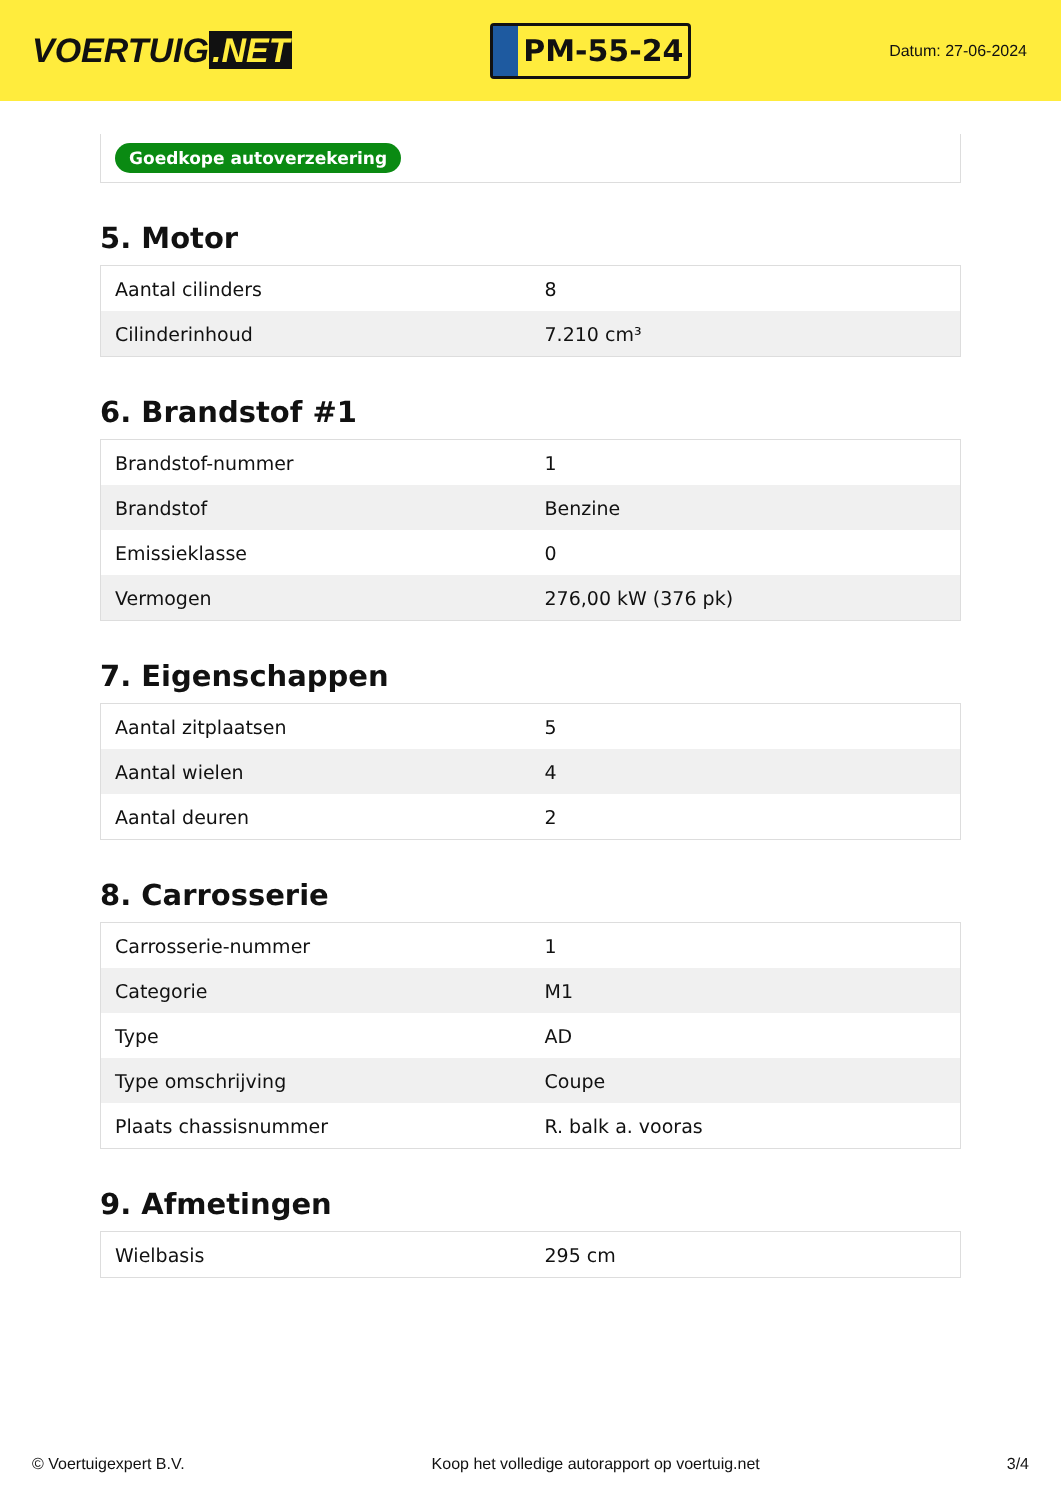VOERTUIG.NET
PM-55-24
Datum: 27-06-2024
Goedkope autoverzekering
5. Motor
| Aantal cilinders | 8 |
| Cilinderinhoud | 7.210 cm³ |
6. Brandstof #1
| Brandstof-nummer | 1 |
| Brandstof | Benzine |
| Emissieklasse | 0 |
| Vermogen | 276,00 kW (376 pk) |
7. Eigenschappen
| Aantal zitplaatsen | 5 |
| Aantal wielen | 4 |
| Aantal deuren | 2 |
8. Carrosserie
| Carrosserie-nummer | 1 |
| Categorie | M1 |
| Type | AD |
| Type omschrijving | Coupe |
| Plaats chassisnummer | R. balk a. vooras |
9. Afmetingen
| Wielbasis | 295 cm |
© Voertuigexpert B.V. Koop het volledige autorapport op voertuig.net 3/4